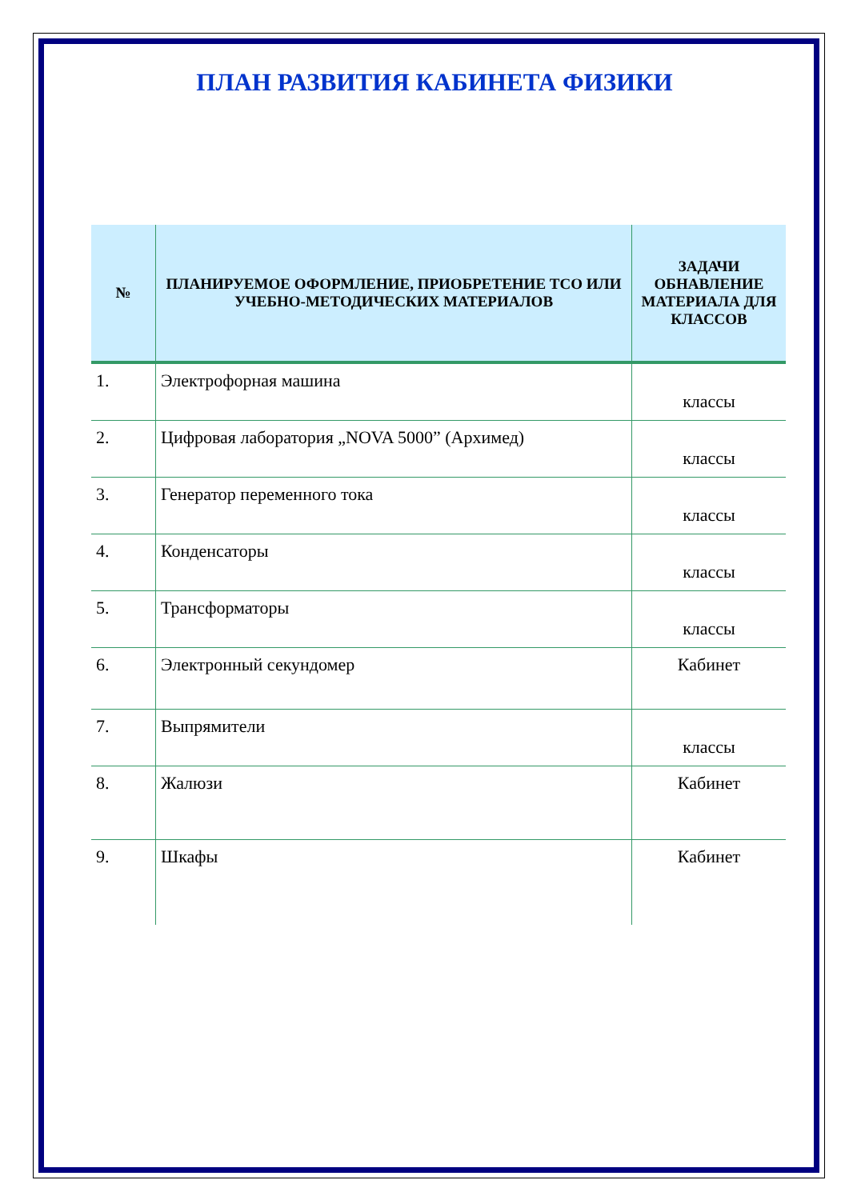ПЛАН РАЗВИТИЯ КАБИНЕТА ФИЗИКИ
| № | ПЛАНИРУЕМОЕ ОФОРМЛЕНИЕ, ПРИОБРЕТЕНИЕ ТСО ИЛИ УЧЕБНО-МЕТОДИЧЕСКИХ МАТЕРИАЛОВ | ЗАДАЧИ ОБНАВЛЕНИЕ МАТЕРИАЛА ДЛЯ КЛАССОВ |
| --- | --- | --- |
| 1. | Электрофорная машина | классы |
| 2. | Цифровая лаборатория „NOVA 5000” (Архимед) | классы |
| 3. | Генератор переменного тока | классы |
| 4. | Конденсаторы | классы |
| 5. | Трансформаторы | классы |
| 6. | Электронный секундомер | Кабинет |
| 7. | Выпрямители | классы |
| 8. | Жалюзи | Кабинет |
| 9. | Шкафы | Кабинет |